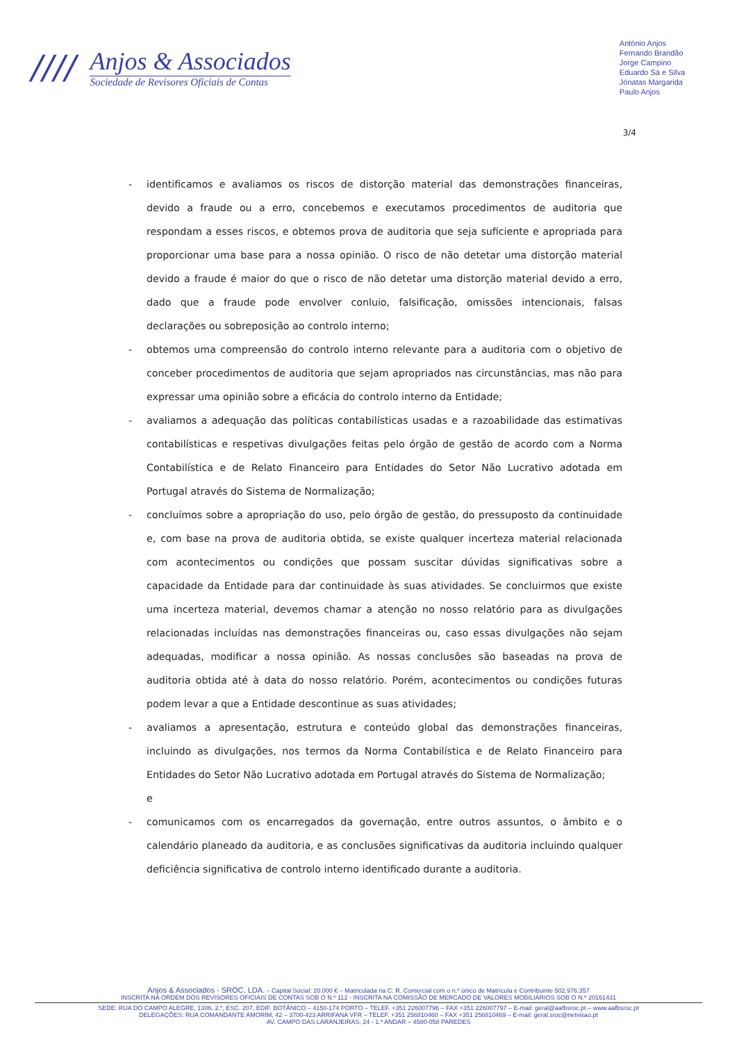////
Anjos & Associados
Sociedade de Revisores Oficiais de Contas
António Anjos
Fernando Brandão
Jorge Campino
Eduardo Sá e Silva
Jónatas Margarida
Paulo Anjos
3/4
- identificamos e avaliamos os riscos de distorção material das demonstrações financeiras, devido a fraude ou a erro, concebemos e executamos procedimentos de auditoria que respondam a esses riscos, e obtemos prova de auditoria que seja suficiente e apropriada para proporcionar uma base para a nossa opinião. O risco de não detetar uma distorção material devido a fraude é maior do que o risco de não detetar uma distorção material devido a erro, dado que a fraude pode envolver conluio, falsificação, omissões intencionais, falsas declarações ou sobreposição ao controlo interno;
- obtemos uma compreensão do controlo interno relevante para a auditoria com o objetivo de conceber procedimentos de auditoria que sejam apropriados nas circunstâncias, mas não para expressar uma opinião sobre a eficácia do controlo interno da Entidade;
- avaliamos a adequação das políticas contabilísticas usadas e a razoabilidade das estimativas contabilísticas e respetivas divulgações feitas pelo órgão de gestão de acordo com a Norma Contabilística e de Relato Financeiro para Entidades do Setor Não Lucrativo adotada em Portugal através do Sistema de Normalização;
- concluímos sobre a apropriação do uso, pelo órgão de gestão, do pressuposto da continuidade e, com base na prova de auditoria obtida, se existe qualquer incerteza material relacionada com acontecimentos ou condições que possam suscitar dúvidas significativas sobre a capacidade da Entidade para dar continuidade às suas atividades. Se concluirmos que existe uma incerteza material, devemos chamar a atenção no nosso relatório para as divulgações relacionadas incluídas nas demonstrações financeiras ou, caso essas divulgações não sejam adequadas, modificar a nossa opinião. As nossas conclusões são baseadas na prova de auditoria obtida até à data do nosso relatório. Porém, acontecimentos ou condições futuras podem levar a que a Entidade descontinue as suas atividades;
- avaliamos a apresentação, estrutura e conteúdo global das demonstrações financeiras, incluindo as divulgações, nos termos da Norma Contabilística e de Relato Financeiro para Entidades do Setor Não Lucrativo adotada em Portugal através do Sistema de Normalização;
e
- comunicamos com os encarregados da governação, entre outros assuntos, o âmbito e o calendário planeado da auditoria, e as conclusões significativas da auditoria incluindo qualquer deficiência significativa de controlo interno identificado durante a auditoria.
Anjos & Associados - SROC, LDA. – Capital Social: 20.000 € – Matriculada na C. R. Comercial com o n.º único de Matrícula e Contribuinte 502.976.357
INSCRITA NA ORDEM DOS REVISORES OFICIAIS DE CONTAS SOB O N.º 112 - INSCRITA NA COMISSÃO DE MERCADO DE VALORES MOBILIÁRIOS SOB O N.º 20161431
SEDE: RUA DO CAMPO ALEGRE, 1306, 2.º, ESC. 207, EDIF. BOTÂNICO – 4150-174 PORTO – TELEF. +351 226007796 – FAX +351 226007797 – E-mail: geral@aafbsroc.pt – www.aafbsroc.pt
DELEGAÇÕES: RUA COMANDANTE AMORIM, 42 – 3700-423 ARRIFANA VFR – TELEF. +351 256810460 – FAX +351 256810469 – E-mail: geral.sroc@netvisao.pt
AV. CAMPO DAS LARANJEIRAS, 24 - 1.º ANDAR – 4580-058 PAREDES